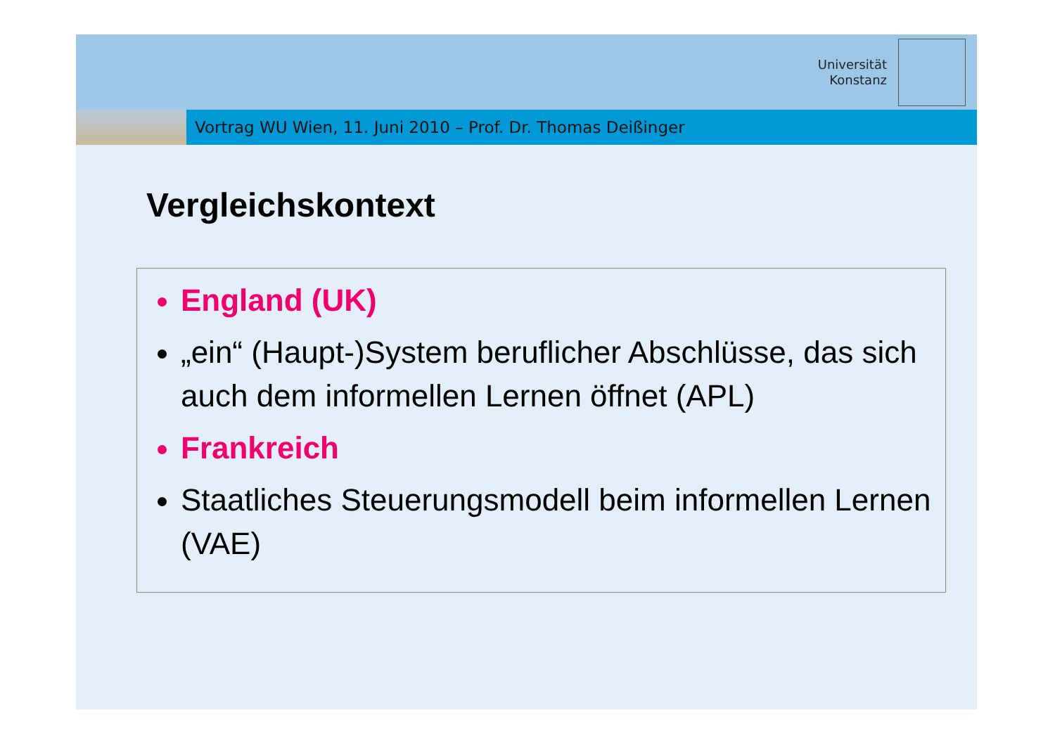Universität
Konstanz
Vortrag WU Wien, 11. Juni 2010 – Prof. Dr. Thomas Deißinger
Vergleichskontext
England (UK)
„ein“ (Haupt-)System beruflicher Abschlüsse, das sich auch dem informellen Lernen öffnet (APL)
Frankreich
Staatliches Steuerungsmodell beim informellen Lernen (VAE)